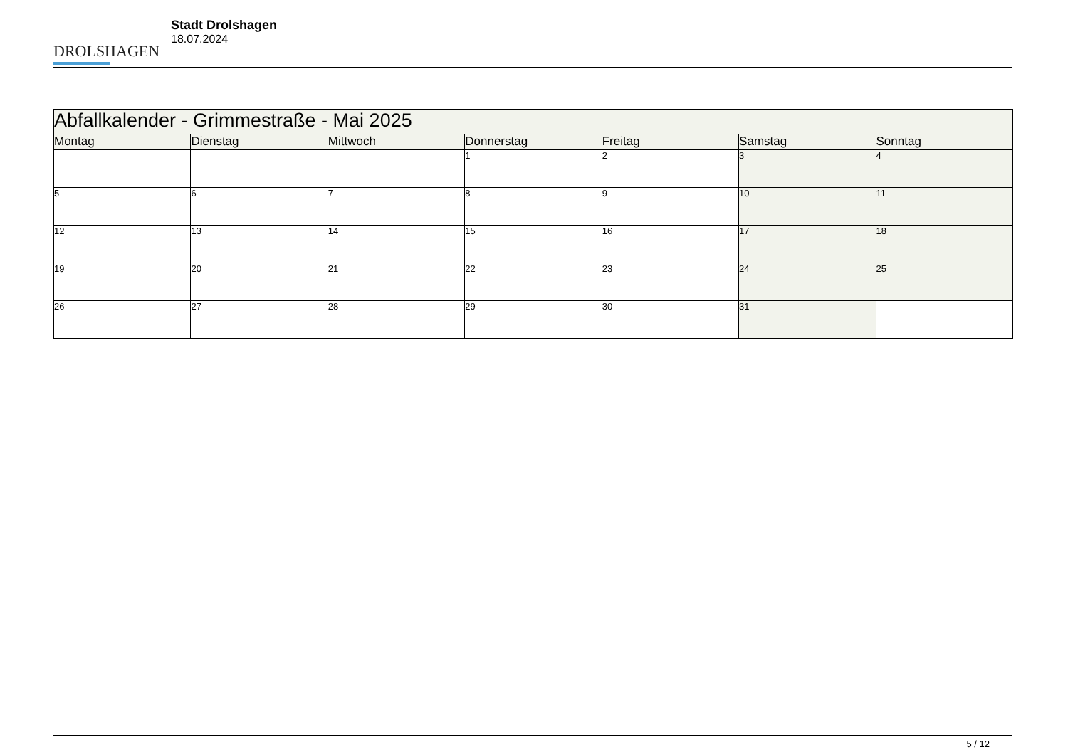DROLSHAGEN
Stadt Drolshagen
18.07.2024
| Abfallkalender - Grimmestraße - Mai 2025 | | | | | | |
| Montag | Dienstag | Mittwoch | Donnerstag | Freitag | Samstag | Sonntag |
| | | | 1 | 2 | 3 | 4 |
| 5 | 6 | 7 | 8 | 9 | 10 | 11 |
| 12 | 13 | 14 | 15 | 16 | 17 | 18 |
| 19 | 20 | 21 | 22 | 23 | 24 | 25 |
| 26 | 27 | 28 | 29 | 30 | 31 | |
5 / 12